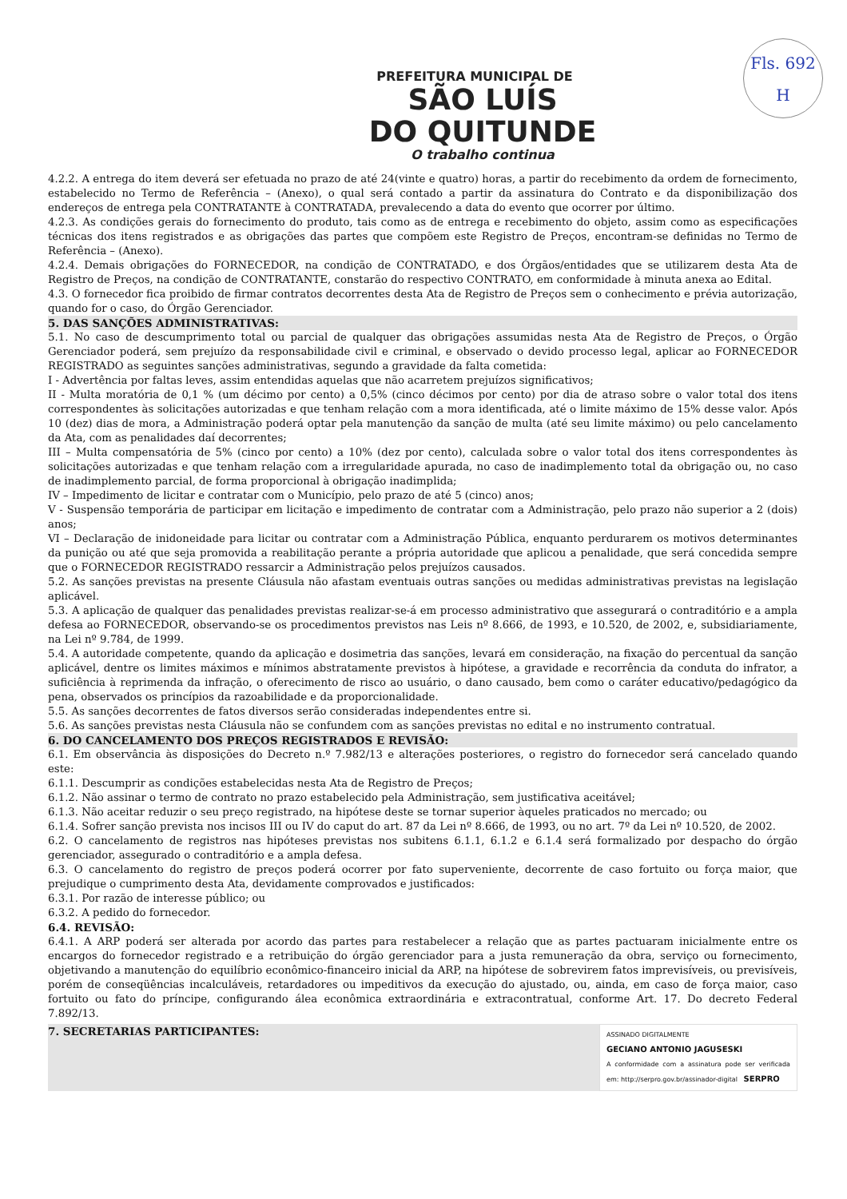Fls. 692
H
PREFEITURA MUNICIPAL DE
SÃO LUÍS
DO QUITUNDE
O trabalho continua
4.2.2. A entrega do item deverá ser efetuada no prazo de até 24(vinte e quatro) horas, a partir do recebimento da ordem de fornecimento, estabelecido no Termo de Referência – (Anexo), o qual será contado a partir da assinatura do Contrato e da disponibilização dos endereços de entrega pela CONTRATANTE à CONTRATADA, prevalecendo a data do evento que ocorrer por último.
4.2.3. As condições gerais do fornecimento do produto, tais como as de entrega e recebimento do objeto, assim como as especificações técnicas dos itens registrados e as obrigações das partes que compõem este Registro de Preços, encontram-se definidas no Termo de Referência – (Anexo).
4.2.4. Demais obrigações do FORNECEDOR, na condição de CONTRATADO, e dos Órgãos/entidades que se utilizarem desta Ata de Registro de Preços, na condição de CONTRATANTE, constarão do respectivo CONTRATO, em conformidade à minuta anexa ao Edital.
4.3. O fornecedor fica proibido de firmar contratos decorrentes desta Ata de Registro de Preços sem o conhecimento e prévia autorização, quando for o caso, do Órgão Gerenciador.
5. DAS SANÇÕES ADMINISTRATIVAS:
5.1. No caso de descumprimento total ou parcial de qualquer das obrigações assumidas nesta Ata de Registro de Preços, o Órgão Gerenciador poderá, sem prejuízo da responsabilidade civil e criminal, e observado o devido processo legal, aplicar ao FORNECEDOR REGISTRADO as seguintes sanções administrativas, segundo a gravidade da falta cometida:
I - Advertência por faltas leves, assim entendidas aquelas que não acarretem prejuízos significativos;
II - Multa moratória de 0,1 % (um décimo por cento) a 0,5% (cinco décimos por cento) por dia de atraso sobre o valor total dos itens correspondentes às solicitações autorizadas e que tenham relação com a mora identificada, até o limite máximo de 15% desse valor. Após 10 (dez) dias de mora, a Administração poderá optar pela manutenção da sanção de multa (até seu limite máximo) ou pelo cancelamento da Ata, com as penalidades daí decorrentes;
III – Multa compensatória de 5% (cinco por cento) a 10% (dez por cento), calculada sobre o valor total dos itens correspondentes às solicitações autorizadas e que tenham relação com a irregularidade apurada, no caso de inadimplemento total da obrigação ou, no caso de inadimplemento parcial, de forma proporcional à obrigação inadimplida;
IV – Impedimento de licitar e contratar com o Município, pelo prazo de até 5 (cinco) anos;
V - Suspensão temporária de participar em licitação e impedimento de contratar com a Administração, pelo prazo não superior a 2 (dois) anos;
VI – Declaração de inidoneidade para licitar ou contratar com a Administração Pública, enquanto perdurarem os motivos determinantes da punição ou até que seja promovida a reabilitação perante a própria autoridade que aplicou a penalidade, que será concedida sempre que o FORNECEDOR REGISTRADO ressarcir a Administração pelos prejuízos causados.
5.2. As sanções previstas na presente Cláusula não afastam eventuais outras sanções ou medidas administrativas previstas na legislação aplicável.
5.3. A aplicação de qualquer das penalidades previstas realizar-se-á em processo administrativo que assegurará o contraditório e a ampla defesa ao FORNECEDOR, observando-se os procedimentos previstos nas Leis nº 8.666, de 1993, e 10.520, de 2002, e, subsidiariamente, na Lei nº 9.784, de 1999.
5.4. A autoridade competente, quando da aplicação e dosimetria das sanções, levará em consideração, na fixação do percentual da sanção aplicável, dentre os limites máximos e mínimos abstratamente previstos à hipótese, a gravidade e recorrência da conduta do infrator, a suficiência à reprimenda da infração, o oferecimento de risco ao usuário, o dano causado, bem como o caráter educativo/pedagógico da pena, observados os princípios da razoabilidade e da proporcionalidade.
5.5. As sanções decorrentes de fatos diversos serão consideradas independentes entre si.
5.6. As sanções previstas nesta Cláusula não se confundem com as sanções previstas no edital e no instrumento contratual.
6. DO CANCELAMENTO DOS PREÇOS REGISTRADOS E REVISÃO:
6.1. Em observância às disposições do Decreto n.º 7.982/13 e alterações posteriores, o registro do fornecedor será cancelado quando este:
6.1.1. Descumprir as condições estabelecidas nesta Ata de Registro de Preços;
6.1.2. Não assinar o termo de contrato no prazo estabelecido pela Administração, sem justificativa aceitável;
6.1.3. Não aceitar reduzir o seu preço registrado, na hipótese deste se tornar superior àqueles praticados no mercado; ou
6.1.4. Sofrer sanção prevista nos incisos III ou IV do caput do art. 87 da Lei nº 8.666, de 1993, ou no art. 7º da Lei nº 10.520, de 2002.
6.2. O cancelamento de registros nas hipóteses previstas nos subitens 6.1.1, 6.1.2 e 6.1.4 será formalizado por despacho do órgão gerenciador, assegurado o contraditório e a ampla defesa.
6.3. O cancelamento do registro de preços poderá ocorrer por fato superveniente, decorrente de caso fortuito ou força maior, que prejudique o cumprimento desta Ata, devidamente comprovados e justificados:
6.3.1. Por razão de interesse público; ou
6.3.2. A pedido do fornecedor.
6.4. REVISÃO:
6.4.1. A ARP poderá ser alterada por acordo das partes para restabelecer a relação que as partes pactuaram inicialmente entre os encargos do fornecedor registrado e a retribuição do órgão gerenciador para a justa remuneração da obra, serviço ou fornecimento, objetivando a manutenção do equilíbrio econômico-financeiro inicial da ARP, na hipótese de sobrevirem fatos imprevisíveis, ou previsíveis, porém de conseqüências incalculáveis, retardadores ou impeditivos da execução do ajustado, ou, ainda, em caso de força maior, caso fortuito ou fato do príncipe, configurando álea econômica extraordinária e extracontratual, conforme Art. 17. Do decreto Federal 7.892/13.
7. SECRETARIAS PARTICIPANTES:
ASSINADO DIGITALMENTE
GECIANO ANTONIO JAGUSESKI
A conformidade com a assinatura pode ser verificada em: http://serpro.gov.br/assinador-digital SERPRO